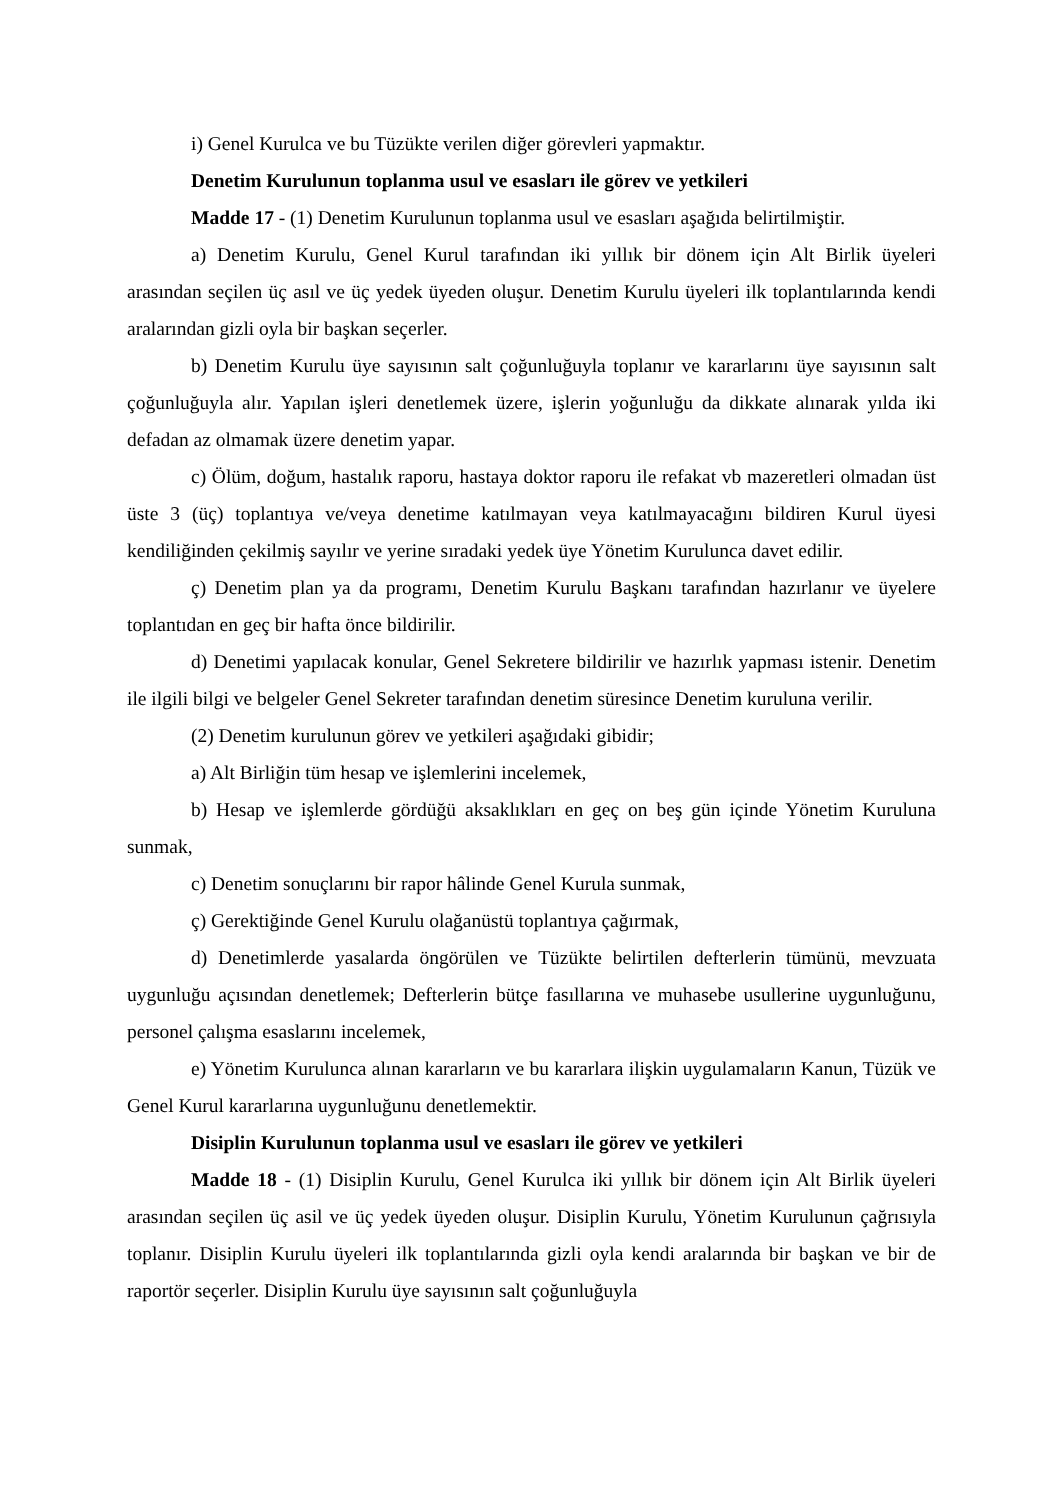i) Genel Kurulca ve bu Tüzükte verilen diğer görevleri yapmaktır.
Denetim Kurulunun toplanma usul ve esasları ile görev ve yetkileri
Madde 17 - (1) Denetim Kurulunun toplanma usul ve esasları aşağıda belirtilmiştir.
a) Denetim Kurulu, Genel Kurul tarafından iki yıllık bir dönem için Alt Birlik üyeleri arasından seçilen üç asıl ve üç yedek üyeden oluşur. Denetim Kurulu üyeleri ilk toplantılarında kendi aralarından gizli oyla bir başkan seçerler.
b) Denetim Kurulu üye sayısının salt çoğunluğuyla toplanır ve kararlarını üye sayısının salt çoğunluğuyla alır. Yapılan işleri denetlemek üzere, işlerin yoğunluğu da dikkate alınarak yılda iki defadan az olmamak üzere denetim yapar.
c) Ölüm, doğum, hastalık raporu, hastaya doktor raporu ile refakat vb mazeretleri olmadan üst üste 3 (üç) toplantıya ve/veya denetime katılmayan veya katılmayacağını bildiren Kurul üyesi kendiliğinden çekilmiş sayılır ve yerine sıradaki yedek üye Yönetim Kurulunca davet edilir.
ç) Denetim plan ya da programı, Denetim Kurulu Başkanı tarafından hazırlanır ve üyelere toplantıdan en geç bir hafta önce bildirilir.
d) Denetimi yapılacak konular, Genel Sekretere bildirilir ve hazırlık yapması istenir. Denetim ile ilgili bilgi ve belgeler Genel Sekreter tarafından denetim süresince Denetim kuruluna verilir.
(2) Denetim kurulunun görev ve yetkileri aşağıdaki gibidir;
a) Alt Birliğin tüm hesap ve işlemlerini incelemek,
b) Hesap ve işlemlerde gördüğü aksaklıkları en geç on beş gün içinde Yönetim Kuruluna sunmak,
c) Denetim sonuçlarını bir rapor hâlinde Genel Kurula sunmak,
ç) Gerektiğinde Genel Kurulu olağanüstü toplantıya çağırmak,
d) Denetimlerde yasalarda öngörülen ve Tüzükte belirtilen defterlerin tümünü, mevzuata uygunluğu açısından denetlemek; Defterlerin bütçe fasıllarına ve muhasebe usullerine uygunluğunu, personel çalışma esaslarını incelemek,
e) Yönetim Kurulunca alınan kararların ve bu kararlara ilişkin uygulamaların Kanun, Tüzük ve Genel Kurul kararlarına uygunluğunu denetlemektir.
Disiplin Kurulunun toplanma usul ve esasları ile görev ve yetkileri
Madde 18 - (1) Disiplin Kurulu, Genel Kurulca iki yıllık bir dönem için Alt Birlik üyeleri arasından seçilen üç asil ve üç yedek üyeden oluşur. Disiplin Kurulu, Yönetim Kurulunun çağrısıyla toplanır. Disiplin Kurulu üyeleri ilk toplantılarında gizli oyla kendi aralarında bir başkan ve bir de raportör seçerler. Disiplin Kurulu üye sayısının salt çoğunluğuyla